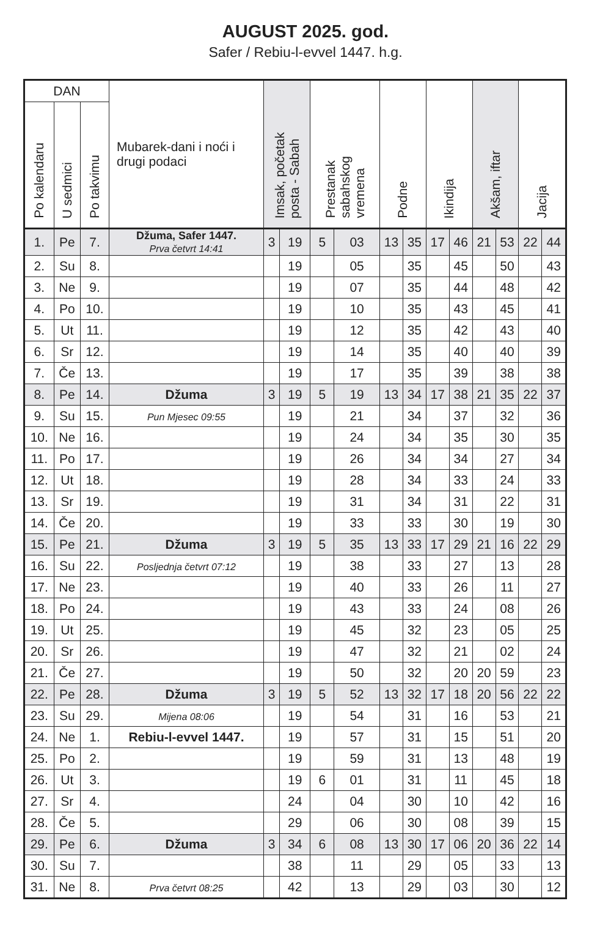AUGUST 2025. god.
Safer / Rebiu-l-evvel 1447. h.g.
| DAN | | | Mubarek-dani i noći i drugi podaci | Imsak, početak posta - Sabah | | Prestanak sabahskog vremena | | Podne | | Ikindija | | Akšam, iftar | | Jacija | |
| --- | --- | --- | --- | --- | --- | --- | --- | --- | --- | --- | --- | --- | --- | --- | --- |
| Po kalendaru | U sedmici | Po takvimu | | | | | | | | | | | | | |
| 1. | Pe | 7. | Džuma, Safer 1447. Prva četvrt 14:41 | 3 | 19 | 5 | 03 | 13 | 35 | 17 | 46 | 21 | 53 | 22 | 44 |
| 2. | Su | 8. | | | 19 | | 05 | | 35 | | 45 | | 50 | | 43 |
| 3. | Ne | 9. | | | 19 | | 07 | | 35 | | 44 | | 48 | | 42 |
| 4. | Po | 10. | | | 19 | | 10 | | 35 | | 43 | | 45 | | 41 |
| 5. | Ut | 11. | | | 19 | | 12 | | 35 | | 42 | | 43 | | 40 |
| 6. | Sr | 12. | | | 19 | | 14 | | 35 | | 40 | | 40 | | 39 |
| 7. | Če | 13. | | | 19 | | 17 | | 35 | | 39 | | 38 | | 38 |
| 8. | Pe | 14. | Džuma | 3 | 19 | 5 | 19 | 13 | 34 | 17 | 38 | 21 | 35 | 22 | 37 |
| 9. | Su | 15. | Pun Mjesec 09:55 | | 19 | | 21 | | 34 | | 37 | | 32 | | 36 |
| 10. | Ne | 16. | | | 19 | | 24 | | 34 | | 35 | | 30 | | 35 |
| 11. | Po | 17. | | | 19 | | 26 | | 34 | | 34 | | 27 | | 34 |
| 12. | Ut | 18. | | | 19 | | 28 | | 34 | | 33 | | 24 | | 33 |
| 13. | Sr | 19. | | | 19 | | 31 | | 34 | | 31 | | 22 | | 31 |
| 14. | Če | 20. | | | 19 | | 33 | | 33 | | 30 | | 19 | | 30 |
| 15. | Pe | 21. | Džuma | 3 | 19 | 5 | 35 | 13 | 33 | 17 | 29 | 21 | 16 | 22 | 29 |
| 16. | Su | 22. | Posljednja četvrt 07:12 | | 19 | | 38 | | 33 | | 27 | | 13 | | 28 |
| 17. | Ne | 23. | | | 19 | | 40 | | 33 | | 26 | | 11 | | 27 |
| 18. | Po | 24. | | | 19 | | 43 | | 33 | | 24 | | 08 | | 26 |
| 19. | Ut | 25. | | | 19 | | 45 | | 32 | | 23 | | 05 | | 25 |
| 20. | Sr | 26. | | | 19 | | 47 | | 32 | | 21 | | 02 | | 24 |
| 21. | Če | 27. | | | 19 | | 50 | | 32 | | 20 | 20 | 59 | | 23 |
| 22. | Pe | 28. | Džuma | 3 | 19 | 5 | 52 | 13 | 32 | 17 | 18 | 20 | 56 | 22 | 22 |
| 23. | Su | 29. | Mijena 08:06 | | 19 | | 54 | | 31 | | 16 | | 53 | | 21 |
| 24. | Ne | 1. | Rebiu-l-evvel 1447. | | 19 | | 57 | | 31 | | 15 | | 51 | | 20 |
| 25. | Po | 2. | | | 19 | | 59 | | 31 | | 13 | | 48 | | 19 |
| 26. | Ut | 3. | | | 19 | 6 | 01 | | 31 | | 11 | | 45 | | 18 |
| 27. | Sr | 4. | | | 24 | | 04 | | 30 | | 10 | | 42 | | 16 |
| 28. | Če | 5. | | | 29 | | 06 | | 30 | | 08 | | 39 | | 15 |
| 29. | Pe | 6. | Džuma | 3 | 34 | 6 | 08 | 13 | 30 | 17 | 06 | 20 | 36 | 22 | 14 |
| 30. | Su | 7. | | | 38 | | 11 | | 29 | | 05 | | 33 | | 13 |
| 31. | Ne | 8. | Prva četvrt 08:25 | | 42 | | 13 | | 29 | | 03 | | 30 | | 12 |